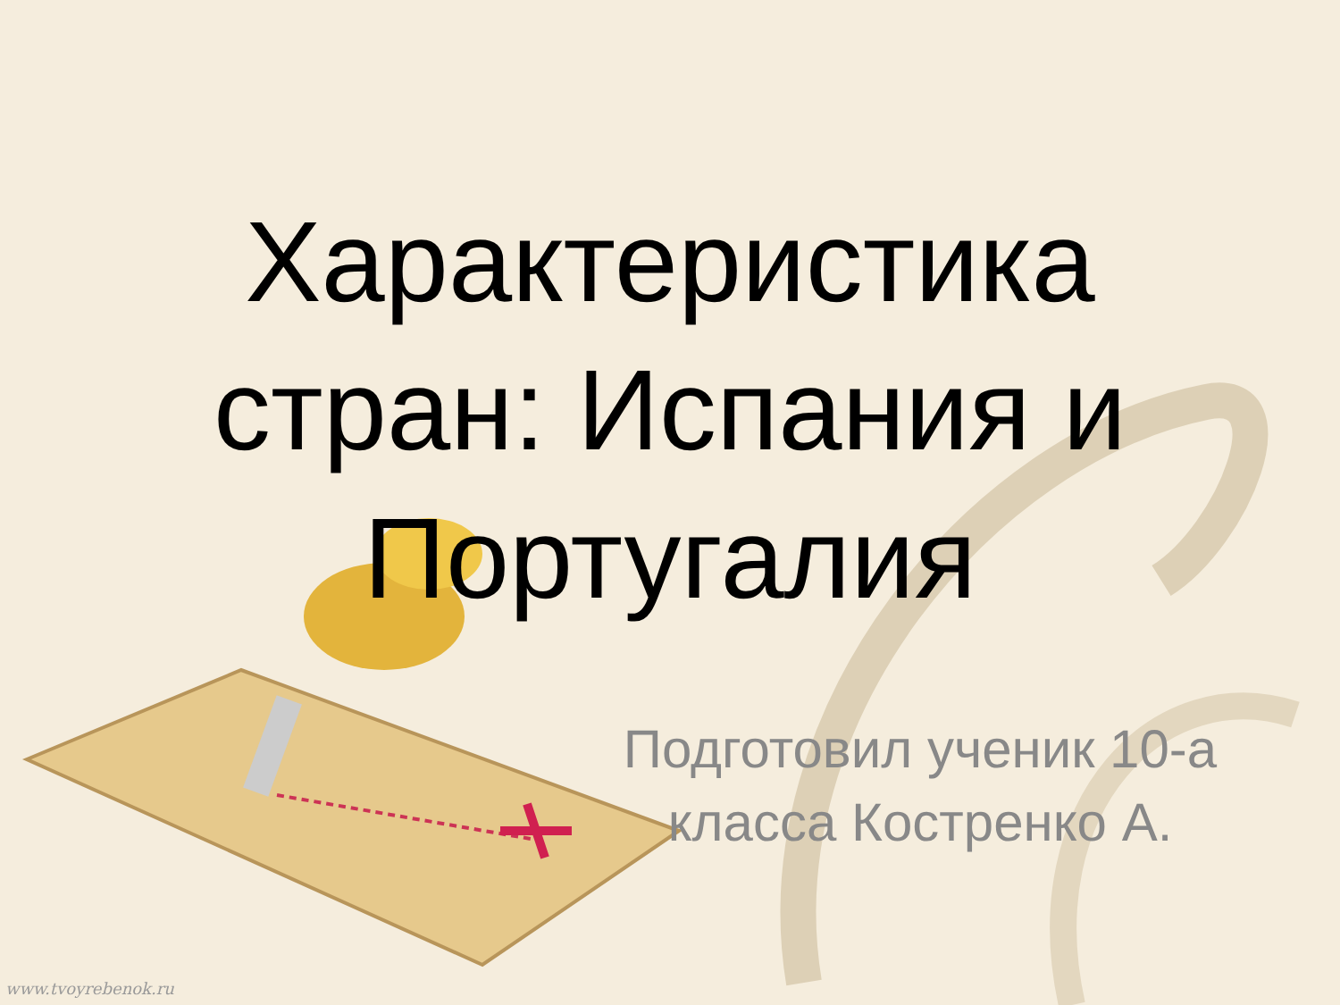Характеристика
стран: Испания и
Португалия
Подготовил ученик 10-а
класса Костренко А.
www.tvoyrebenok.ru